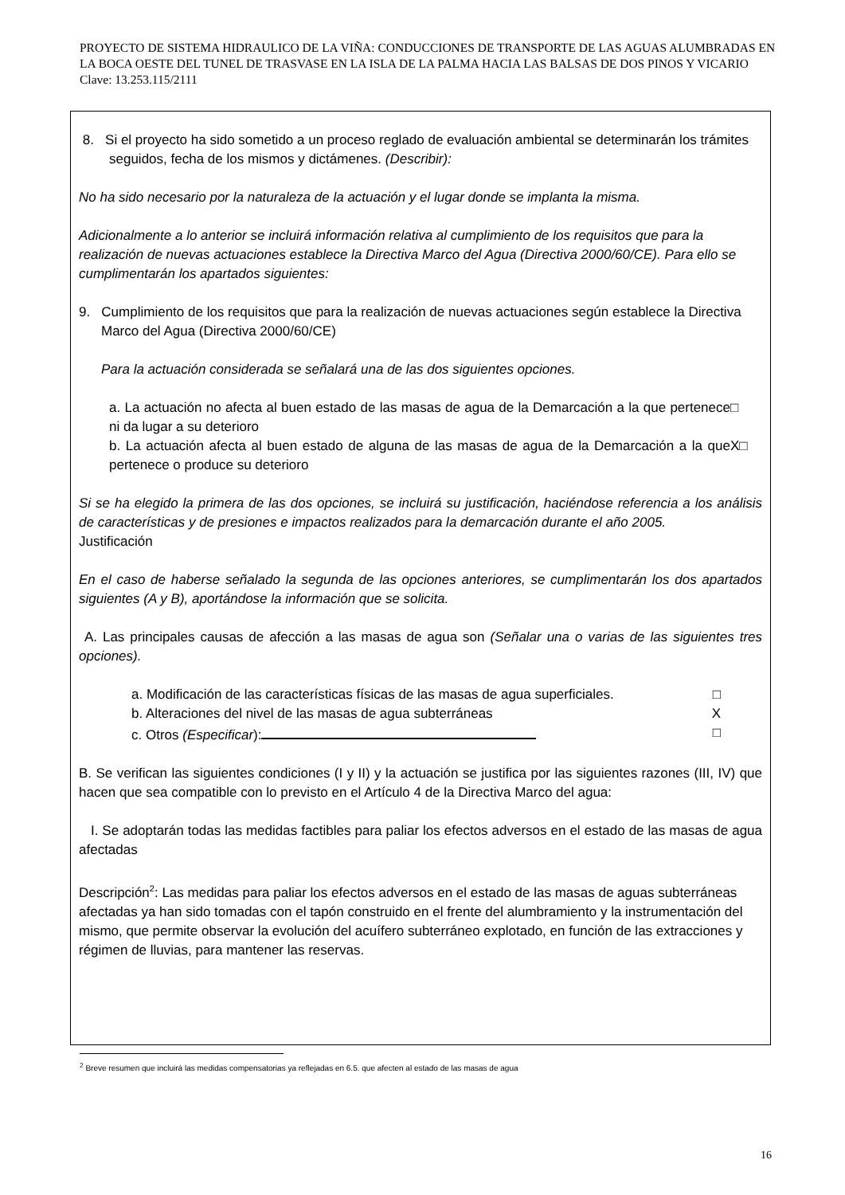PROYECTO DE SISTEMA HIDRAULICO DE LA VIÑA: CONDUCCIONES DE TRANSPORTE DE LAS AGUAS ALUMBRADAS EN LA BOCA OESTE DEL TUNEL DE TRASVASE EN LA ISLA DE LA PALMA HACIA LAS BALSAS DE DOS PINOS Y VICARIO Clave: 13.253.115/2111
8. Si el proyecto ha sido sometido a un proceso reglado de evaluación ambiental se determinarán los trámites seguidos, fecha de los mismos y dictámenes. (Describir):
No ha sido necesario por la naturaleza de la actuación y el lugar donde se implanta la misma.
Adicionalmente a lo anterior se incluirá información relativa al cumplimiento de los requisitos que para la realización de nuevas actuaciones establece la Directiva Marco del Agua (Directiva 2000/60/CE). Para ello se cumplimentarán los apartados siguientes:
9. Cumplimiento de los requisitos que para la realización de nuevas actuaciones según establece la Directiva Marco del Agua (Directiva 2000/60/CE)
Para la actuación considerada se señalará una de las dos siguientes opciones.
a. La actuación no afecta al buen estado de las masas de agua de la Demarcación a la que pertenece ni da lugar a su deterioro □
b. La actuación afecta al buen estado de alguna de las masas de agua de la Demarcación a la que pertenece o produce su deterioro X□
Si se ha elegido la primera de las dos opciones, se incluirá su justificación, haciéndose referencia a los análisis de características y de presiones e impactos realizados para la demarcación durante el año 2005.
Justificación
En el caso de haberse señalado la segunda de las opciones anteriores, se cumplimentarán los dos apartados siguientes (A y B), aportándose la información que se solicita.
A. Las principales causas de afección a las masas de agua son (Señalar una o varias de las siguientes tres opciones).
a. Modificación de las características físicas de las masas de agua superficiales. □
b. Alteraciones del nivel de las masas de agua subterráneas X
c. Otros (Especificar): □
B. Se verifican las siguientes condiciones (I y II) y la actuación se justifica por las siguientes razones (III, IV) que hacen que sea compatible con lo previsto en el Artículo 4 de la Directiva Marco del agua:
I. Se adoptarán todas las medidas factibles para paliar los efectos adversos en el estado de las masas de agua afectadas
Descripción<sup>2</sup>: Las medidas para paliar los efectos adversos en el estado de las masas de aguas subterráneas afectadas ya han sido tomadas con el tapón construido en el frente del alumbramiento y la instrumentación del mismo, que permite observar la evolución del acuífero subterráneo explotado, en función de las extracciones y régimen de lluvias, para mantener las reservas.
<sup>2</sup> Breve resumen que incluirá las medidas compensatorias ya reflejadas en 6.5. que afecten al estado de las masas de agua
16